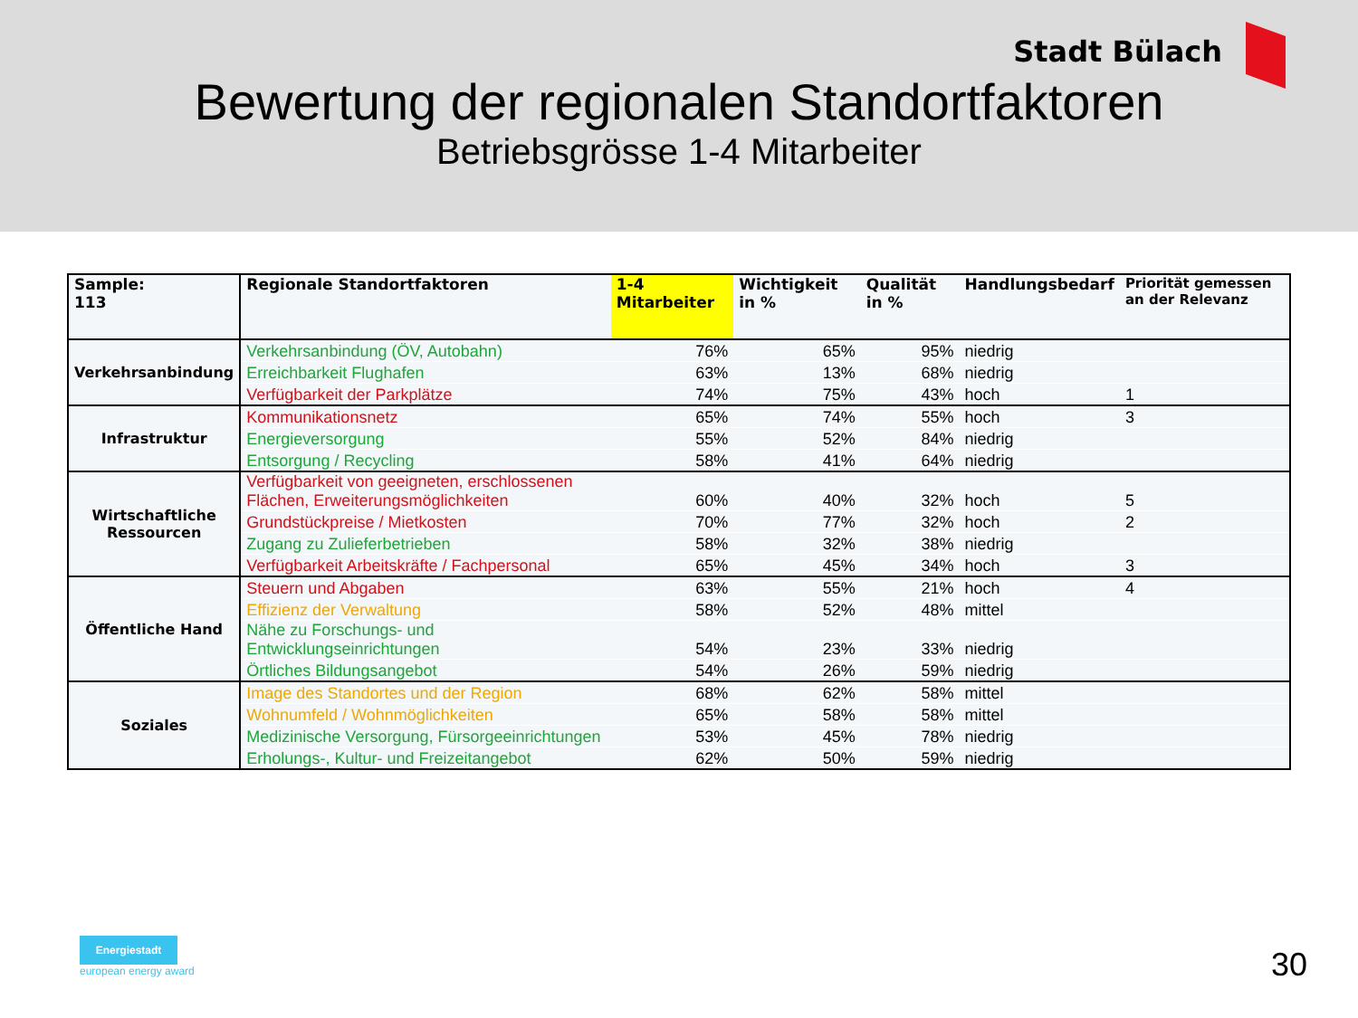Stadt Bülach
Bewertung der regionalen Standortfaktoren
Betriebsgrösse 1-4 Mitarbeiter
| Sample: 113 | Regionale Standortfaktoren | 1-4 Mitarbeiter | Wichtigkeit in % | Qualität in % | Handlungsbedarf | Priorität gemessen an der Relevanz |
| --- | --- | --- | --- | --- | --- | --- |
| Verkehrsanbindung | Verkehrsanbindung (ÖV, Autobahn) | 76% | 65% | 95% | niedrig | |
| | Erreichbarkeit Flughafen | 63% | 13% | 68% | niedrig | |
| | Verfügbarkeit der Parkplätze | 74% | 75% | 43% | hoch | 1 |
| Infrastruktur | Kommunikationsnetz | 65% | 74% | 55% | hoch | 3 |
| | Energieversorgung | 55% | 52% | 84% | niedrig | |
| | Entsorgung / Recycling | 58% | 41% | 64% | niedrig | |
| Wirtschaftliche Ressourcen | Verfügbarkeit von geeigneten, erschlossenen Flächen, Erweiterungsmöglichkeiten | 60% | 40% | 32% | hoch | 5 |
| | Grundstückpreise / Mietkosten | 70% | 77% | 32% | hoch | 2 |
| | Zugang zu Zulieferbetrieben | 58% | 32% | 38% | niedrig | |
| | Verfügbarkeit Arbeitskräfte / Fachpersonal | 65% | 45% | 34% | hoch | 3 |
| Öffentliche Hand | Steuern und Abgaben | 63% | 55% | 21% | hoch | 4 |
| | Effizienz der Verwaltung | 58% | 52% | 48% | mittel | |
| | Nähe zu Forschungs- und Entwicklungseinrichtungen | 54% | 23% | 33% | niedrig | |
| | Örtliches Bildungsangebot | 54% | 26% | 59% | niedrig | |
| Soziales | Image des Standortes und der Region | 68% | 62% | 58% | mittel | |
| | Wohnumfeld / Wohnmöglichkeiten | 65% | 58% | 58% | mittel | |
| | Medizinische Versorgung, Fürsorgeeinrichtungen | 53% | 45% | 78% | niedrig | |
| | Erholungs-, Kultur- und Freizeitangebot | 62% | 50% | 59% | niedrig | |
Energiestadt
european energy award
30